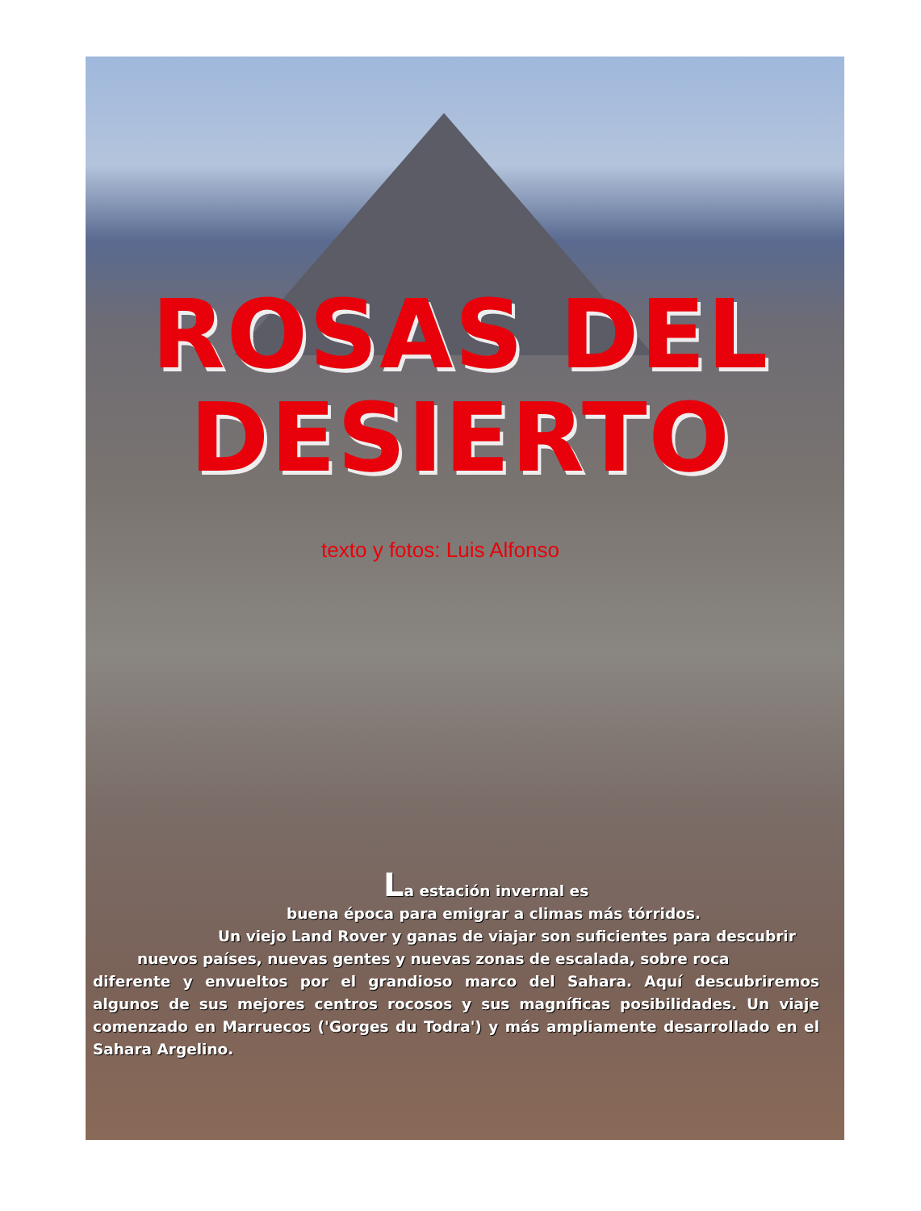ROSAS DEL
DESIERTO
texto y fotos: Luis Alfonso
La estación invernal es
buena época para emigrar a climas más tórridos.
Un viejo Land Rover y ganas de viajar son suficientes para descubrir
nuevos países, nuevas gentes y nuevas zonas de escalada, sobre roca
diferente y envueltos por el grandioso marco del Sahara. Aquí descubriremos algunos de sus mejores centros rocosos y sus magníficas posibilidades. Un viaje comenzado en Marruecos ('Gorges du Todra') y más ampliamente desarrollado en el Sahara Argelino.